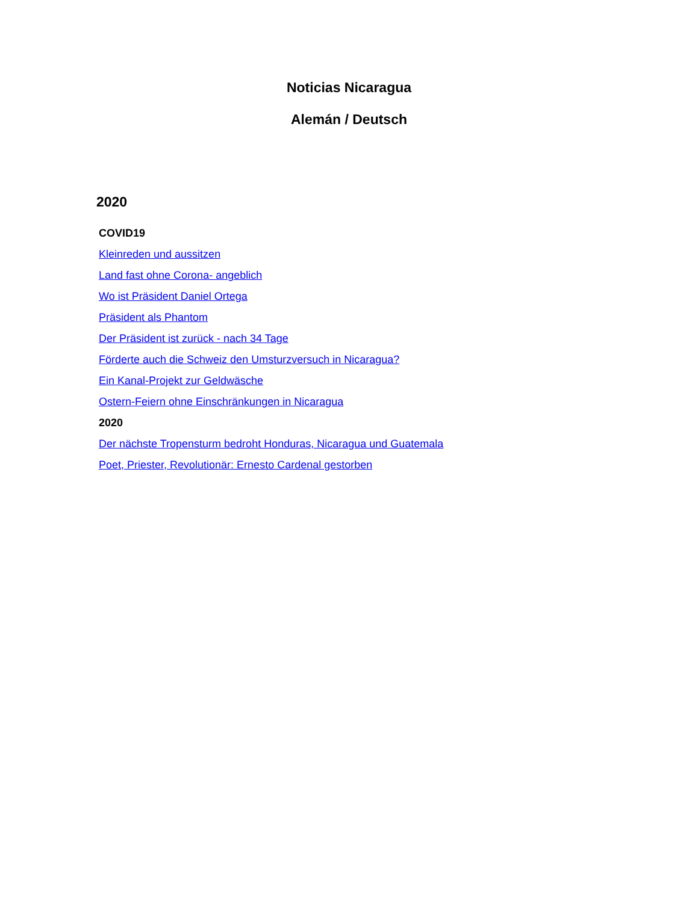Noticias Nicaragua
Alemán / Deutsch
2020
COVID19
Kleinreden und aussitzen
Land fast ohne Corona- angeblich
Wo ist Präsident Daniel Ortega
Präsident als Phantom
Der Präsident ist zurück - nach 34 Tage
Förderte auch die Schweiz den Umsturzversuch in Nicaragua?
Ein Kanal-Projekt zur Geldwäsche
Ostern-Feiern ohne Einschränkungen in Nicaragua
2020
Der nächste Tropensturm bedroht Honduras, Nicaragua und Guatemala
Poet, Priester, Revolutionär: Ernesto Cardenal gestorben